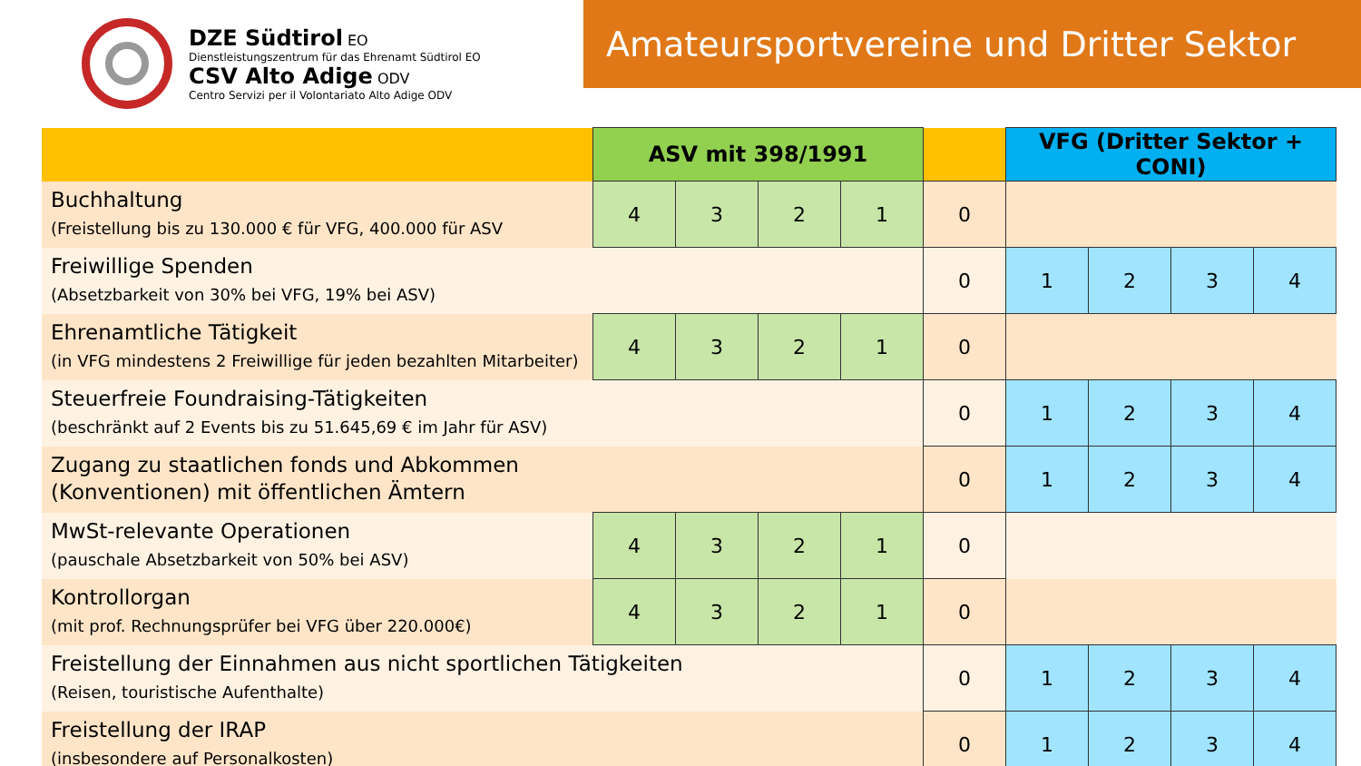DZE Südtirol EO
Dienstleistungszentrum für das Ehrenamt Südtirol EO
CSV Alto Adige ODV
Centro Servizi per il Volontariato Alto Adige ODV
Amateursportvereine und Dritter Sektor
| | ASV mit 398/1991 | | | | | VFG (Dritter Sektor + CONI) | | | |
| --- | --- | --- | --- | --- | --- | --- | --- | --- | --- |
| Buchhaltung (Freistellung bis zu 130.000 € für VFG, 400.000 für ASV | 4 | 3 | 2 | 1 | 0 | | | | |
| Freiwillige Spenden (Absetzbarkeit von 30% bei VFG, 19% bei ASV) | | | | | 0 | 1 | 2 | 3 | 4 |
| Ehrenamtliche Tätigkeit (in VFG mindestens 2 Freiwillige für jeden bezahlten Mitarbeiter) | 4 | 3 | 2 | 1 | 0 | | | | |
| Steuerfreie Foundraising-Tätigkeiten (beschränkt auf 2 Events bis zu 51.645,69 € im Jahr für ASV) | | | | | 0 | 1 | 2 | 3 | 4 |
| Zugang zu staatlichen fonds und Abkommen (Konventionen) mit öffentlichen Ämtern | | | | | 0 | 1 | 2 | 3 | 4 |
| MwSt-relevante Operationen (pauschale Absetzbarkeit von 50% bei ASV) | 4 | 3 | 2 | 1 | 0 | | | | |
| Kontrollorgan (mit prof. Rechnungsprüfer bei VFG über 220.000€) | 4 | 3 | 2 | 1 | 0 | | | | |
| Freistellung der Einnahmen aus nicht sportlichen Tätigkeiten (Reisen, touristische Aufenthalte) | | | | | 0 | 1 | 2 | 3 | 4 |
| Freistellung der IRAP (insbesondere auf Personalkosten) | | | | | 0 | 1 | 2 | 3 | 4 |